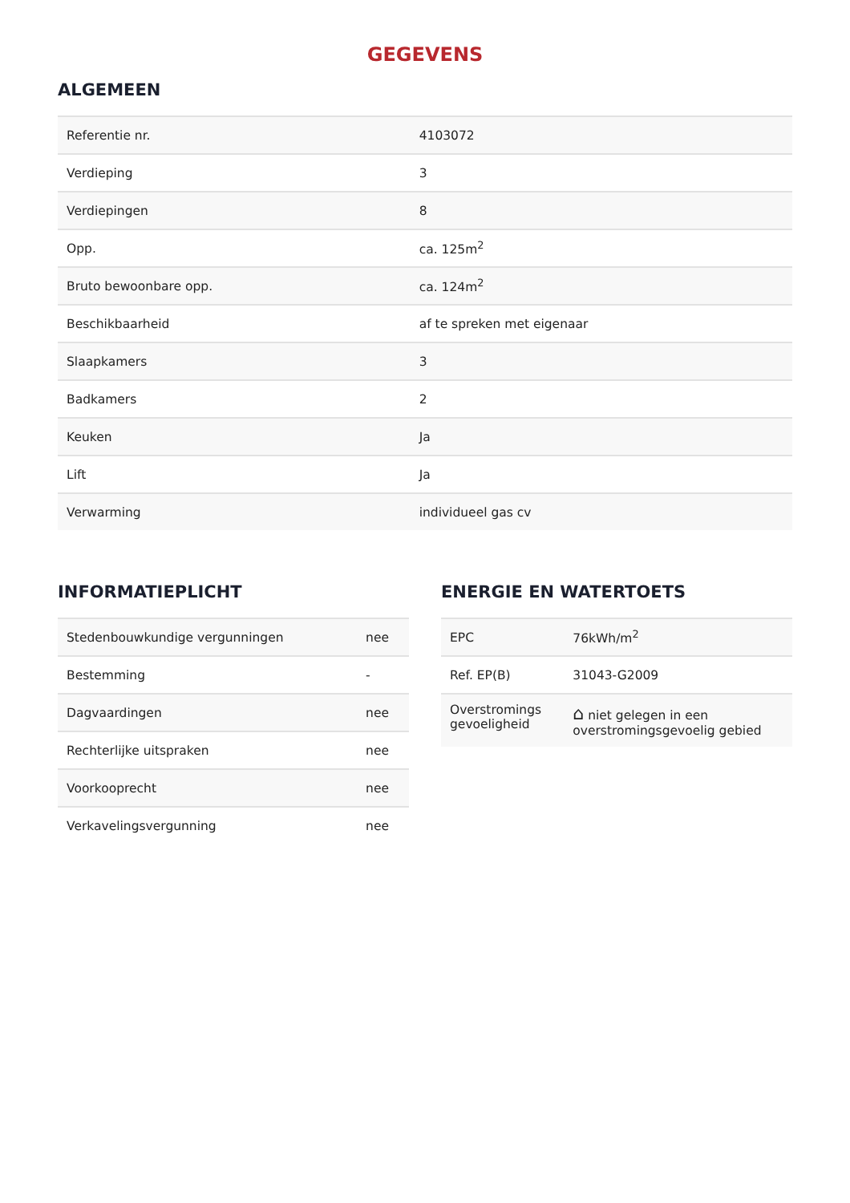GEGEVENS
ALGEMEEN
| Referentie nr. | 4103072 |
| Verdieping | 3 |
| Verdiepingen | 8 |
| Opp. | ca. 125m<sup>2</sup> |
| Bruto bewoonbare opp. | ca. 124m<sup>2</sup> |
| Beschikbaarheid | af te spreken met eigenaar |
| Slaapkamers | 3 |
| Badkamers | 2 |
| Keuken | Ja |
| Lift | Ja |
| Verwarming | individueel gas cv |
INFORMATIEPLICHT
| Stedenbouwkundige vergunningen | nee |
| Bestemming | - |
| Dagvaardingen | nee |
| Rechterlijke uitspraken | nee |
| Voorkooprecht | nee |
| Verkavelingsvergunning | nee |
ENERGIE EN WATERTOETS
| EPC | 76kWh/m<sup>2</sup> |
| Ref. EP(B) | 31043-G2009 |
| Overstromings gevoeligheid | ⌂ niet gelegen in een overstromingsgevoelig gebied |